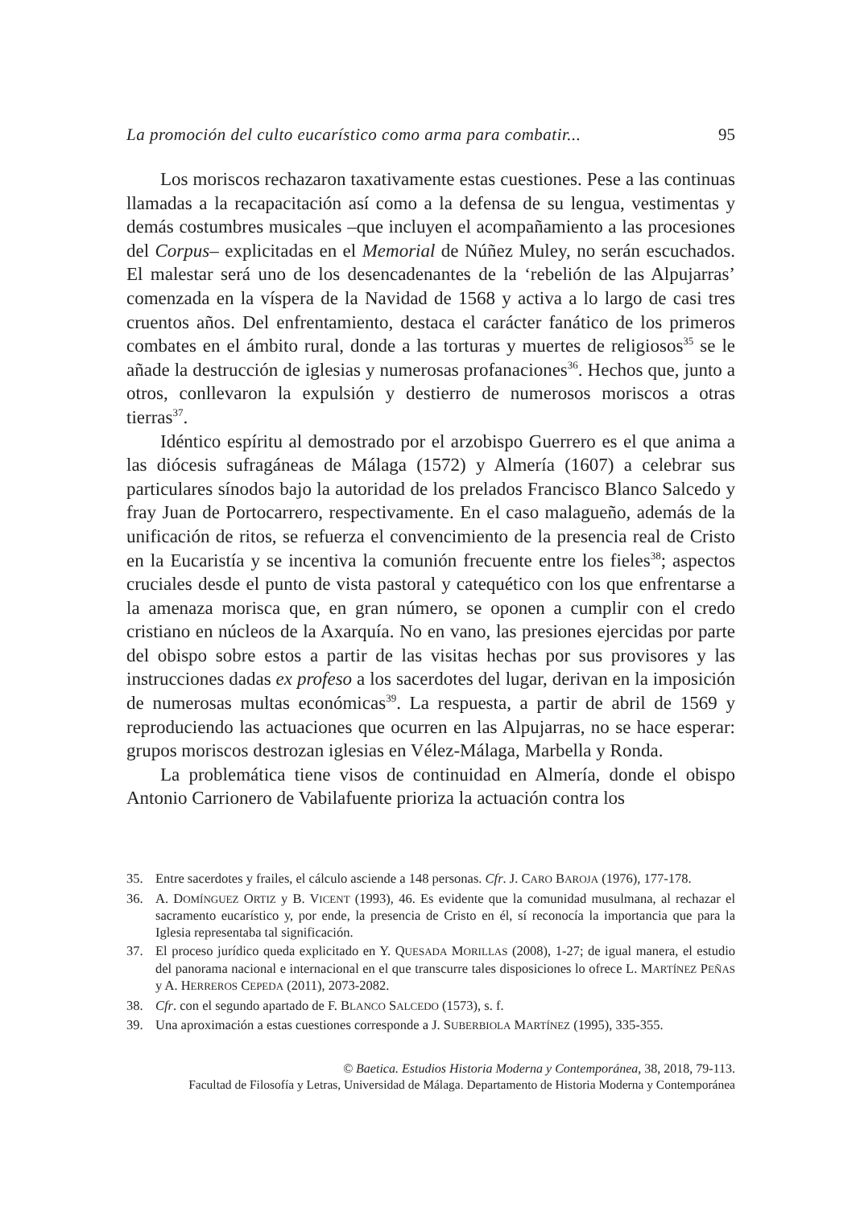La promoción del culto eucarístico como arma para combatir... 95
Los moriscos rechazaron taxativamente estas cuestiones. Pese a las continuas llamadas a la recapacitación así como a la defensa de su lengua, vestimentas y demás costumbres musicales –que incluyen el acompañamiento a las procesiones del Corpus– explicitadas en el Memorial de Núñez Muley, no serán escuchados. El malestar será uno de los desencadenantes de la ‘rebelión de las Alpujarras’ comenzada en la víspera de la Navidad de 1568 y activa a lo largo de casi tres cruentos años. Del enfrentamiento, destaca el carácter fanático de los primeros combates en el ámbito rural, donde a las torturas y muertes de religiosos<sup>35</sup> se le añade la destrucción de iglesias y numerosas profanaciones<sup>36</sup>. Hechos que, junto a otros, conllevaron la expulsión y destierro de numerosos moriscos a otras tierras<sup>37</sup>.
Idéntico espíritu al demostrado por el arzobispo Guerrero es el que anima a las diócesis sufragáneas de Málaga (1572) y Almería (1607) a celebrar sus particulares sínodos bajo la autoridad de los prelados Francisco Blanco Salcedo y fray Juan de Portocarrero, respectivamente. En el caso malagueño, además de la unificación de ritos, se refuerza el convencimiento de la presencia real de Cristo en la Eucaristía y se incentiva la comunión frecuente entre los fieles<sup>38</sup>; aspectos cruciales desde el punto de vista pastoral y catequético con los que enfrentarse a la amenaza morisca que, en gran número, se oponen a cumplir con el credo cristiano en núcleos de la Axarquía. No en vano, las presiones ejercidas por parte del obispo sobre estos a partir de las visitas hechas por sus provisores y las instrucciones dadas ex profeso a los sacerdotes del lugar, derivan en la imposición de numerosas multas económicas<sup>39</sup>. La respuesta, a partir de abril de 1569 y reproduciendo las actuaciones que ocurren en las Alpujarras, no se hace esperar: grupos moriscos destrozan iglesias en Vélez-Málaga, Marbella y Ronda.
La problemática tiene visos de continuidad en Almería, donde el obispo Antonio Carrionero de Vabilafuente prioriza la actuación contra los
35. Entre sacerdotes y frailes, el cálculo asciende a 148 personas. Cfr. J. CARO BAROJA (1976), 177-178.
36. A. DOMÍNGUEZ ORTIZ y B. VICENT (1993), 46. Es evidente que la comunidad musulmana, al rechazar el sacramento eucarístico y, por ende, la presencia de Cristo en él, sí reconocía la importancia que para la Iglesia representaba tal significación.
37. El proceso jurídico queda explicitado en Y. QUESADA MORILLAS (2008), 1-27; de igual manera, el estudio del panorama nacional e internacional en el que transcurre tales disposiciones lo ofrece L. MARTÍNEZ PEÑAS y A. HERREROS CEPEDA (2011), 2073-2082.
38. Cfr. con el segundo apartado de F. BLANCO SALCEDO (1573), s. f.
39. Una aproximación a estas cuestiones corresponde a J. SUBERBIOLA MARTÍNEZ (1995), 335-355.
© Baetica. Estudios Historia Moderna y Contemporánea, 38, 2018, 79-113.
Facultad de Filosofía y Letras, Universidad de Málaga. Departamento de Historia Moderna y Contemporánea